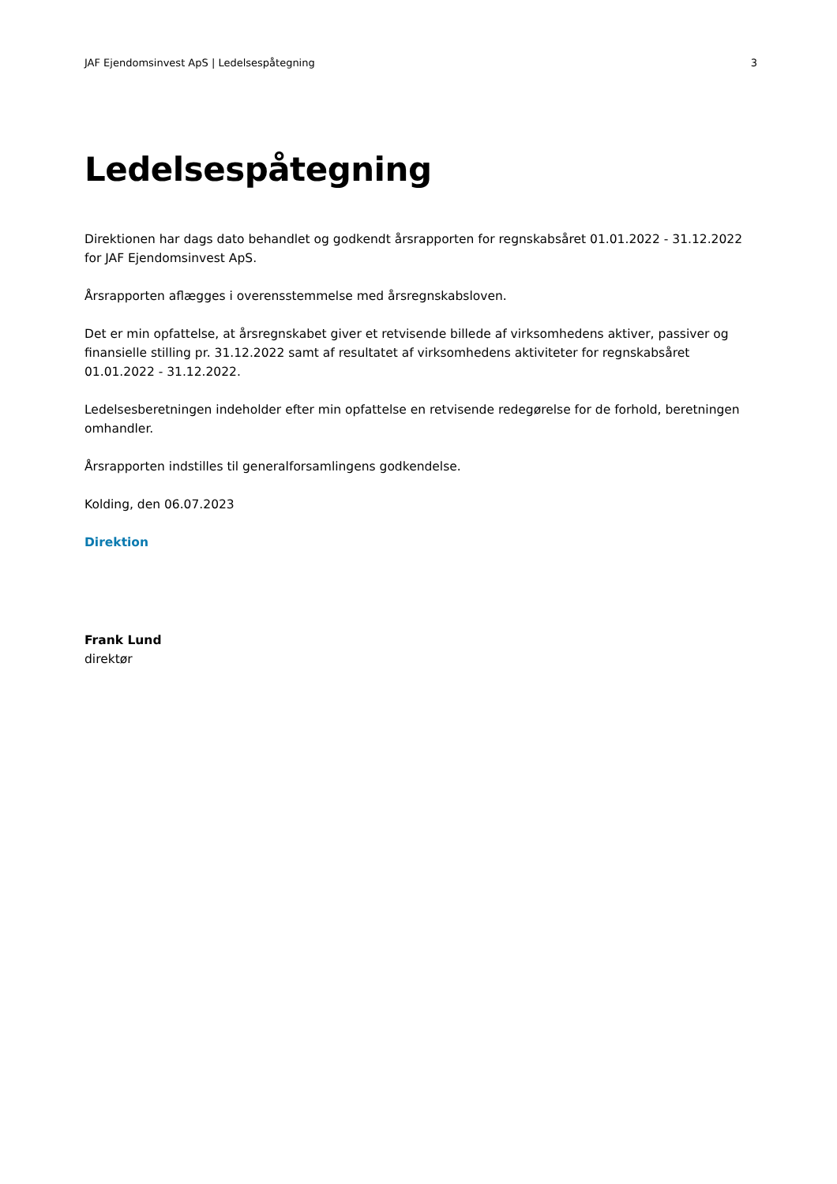JAF Ejendomsinvest ApS | Ledelsespåtegning 3
Ledelsespåtegning
Direktionen har dags dato behandlet og godkendt årsrapporten for regnskabsåret 01.01.2022 - 31.12.2022 for JAF Ejendomsinvest ApS.
Årsrapporten aflægges i overensstemmelse med årsregnskabsloven.
Det er min opfattelse, at årsregnskabet giver et retvisende billede af virksomhedens aktiver, passiver og finansielle stilling pr. 31.12.2022 samt af resultatet af virksomhedens aktiviteter for regnskabsåret 01.01.2022 - 31.12.2022.
Ledelsesberetningen indeholder efter min opfattelse en retvisende redegørelse for de forhold, beretningen omhandler.
Årsrapporten indstilles til generalforsamlingens godkendelse.
Kolding, den 06.07.2023
Direktion
Frank Lund
direktør